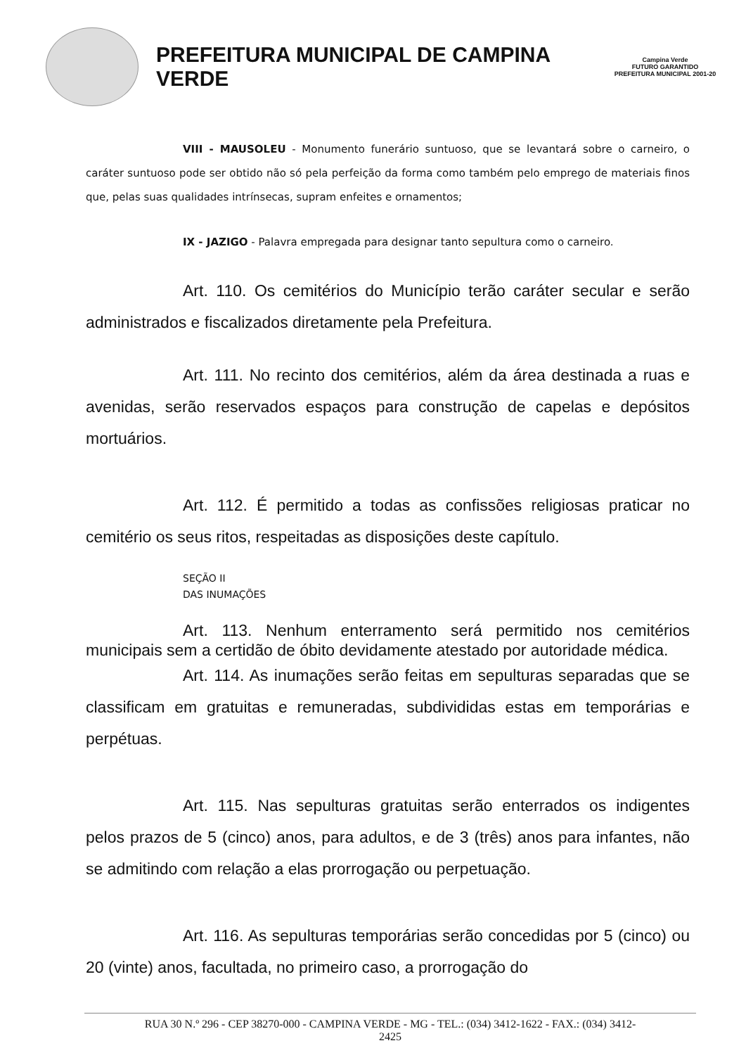PREFEITURA MUNICIPAL DE CAMPINA VERDE
Campina Verde
FUTURO GARANTIDO
PREFEITURA MUNICIPAL 2001-20
VIII - MAUSOLEU - Monumento funerário suntuoso, que se levantará sobre o carneiro, o caráter suntuoso pode ser obtido não só pela perfeição da forma como também pelo emprego de materiais finos que, pelas suas qualidades intrínsecas, supram enfeites e ornamentos;
IX - JAZIGO - Palavra empregada para designar tanto sepultura como o carneiro.
Art. 110. Os cemitérios do Município terão caráter secular e serão administrados e fiscalizados diretamente pela Prefeitura.
Art. 111. No recinto dos cemitérios, além da área destinada a ruas e avenidas, serão reservados espaços para construção de capelas e depósitos mortuários.
Art. 112. É permitido a todas as confissões religiosas praticar no cemitério os seus ritos, respeitadas as disposições deste capítulo.
SEÇÃO II
DAS INUMAÇÕES
Art. 113. Nenhum enterramento será permitido nos cemitérios municipais sem a certidão de óbito devidamente atestado por autoridade médica.
Art. 114. As inumações serão feitas em sepulturas separadas que se classificam em gratuitas e remuneradas, subdivididas estas em temporárias e perpétuas.
Art. 115. Nas sepulturas gratuitas serão enterrados os indigentes pelos prazos de 5 (cinco) anos, para adultos, e de 3 (três) anos para infantes, não se admitindo com relação a elas prorrogação ou perpetuação.
Art. 116. As sepulturas temporárias serão concedidas por 5 (cinco) ou 20 (vinte) anos, facultada, no primeiro caso, a prorrogação do
RUA 30 N.º 296 - CEP 38270-000 - CAMPINA VERDE - MG - TEL.: (034) 3412-1622 - FAX.: (034) 3412-
2425